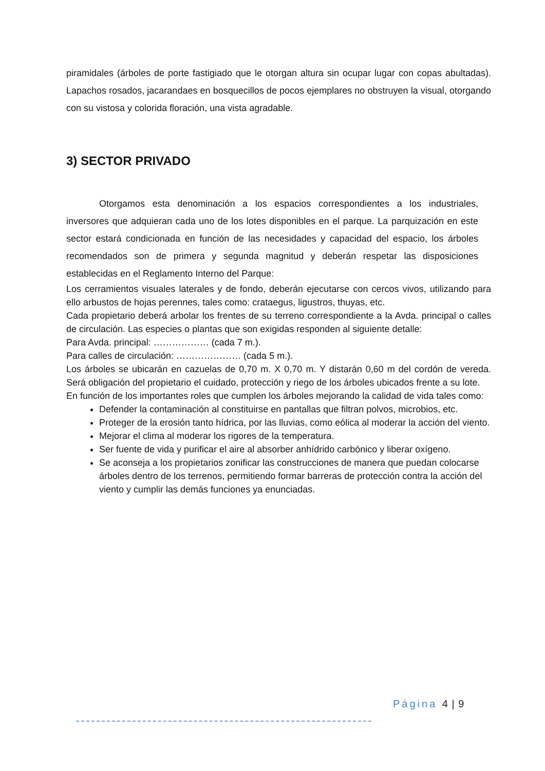piramidales (árboles de porte fastigiado que le otorgan altura sin ocupar lugar con copas abultadas). Lapachos rosados, jacarandaes en bosquecillos de pocos ejemplares no obstruyen la visual, otorgando con su vistosa y colorida floración, una vista agradable.
3) SECTOR PRIVADO
Otorgamos esta denominación a los espacios correspondientes a los industriales, inversores que adquieran cada uno de los lotes disponibles en el parque. La parquización en este sector estará condicionada en función de las necesidades y capacidad del espacio, los árboles recomendados son de primera y segunda magnitud y deberán respetar las disposiciones establecidas en el Reglamento Interno del Parque:
Los cerramientos visuales laterales y de fondo, deberán ejecutarse con cercos vivos, utilizando para ello arbustos de hojas perennes, tales como: crataegus, ligustros, thuyas, etc.
Cada propietario deberá arbolar los frentes de su terreno correspondiente a la Avda. principal o calles de circulación. Las especies o plantas que son exigidas responden al siguiente detalle:
Para Avda. principal: ……………… (cada 7 m.).
Para calles de circulación: ………………… (cada 5 m.).
Los árboles se ubicarán en cazuelas de 0,70 m. X 0,70 m. Y distarán 0,60 m del cordón de vereda. Será obligación del propietario el cuidado, protección y riego de los árboles ubicados frente a su lote.
En función de los importantes roles que cumplen los árboles mejorando la calidad de vida tales como:
Defender la contaminación al constituirse en pantallas que filtran polvos, microbios, etc.
Proteger de la erosión tanto hídrica, por las lluvias, como eólica al moderar la acción del viento.
Mejorar el clima al moderar los rigores de la temperatura.
Ser fuente de vida y purificar el aire al absorber anhídrido carbónico y liberar oxígeno.
Se aconseja a los propietarios zonificar las construcciones de manera que puedan colocarse árboles dentro de los terrenos, permitiendo formar barreras de protección contra la acción del viento y cumplir las demás funciones ya enunciadas.
Página 4 | 9